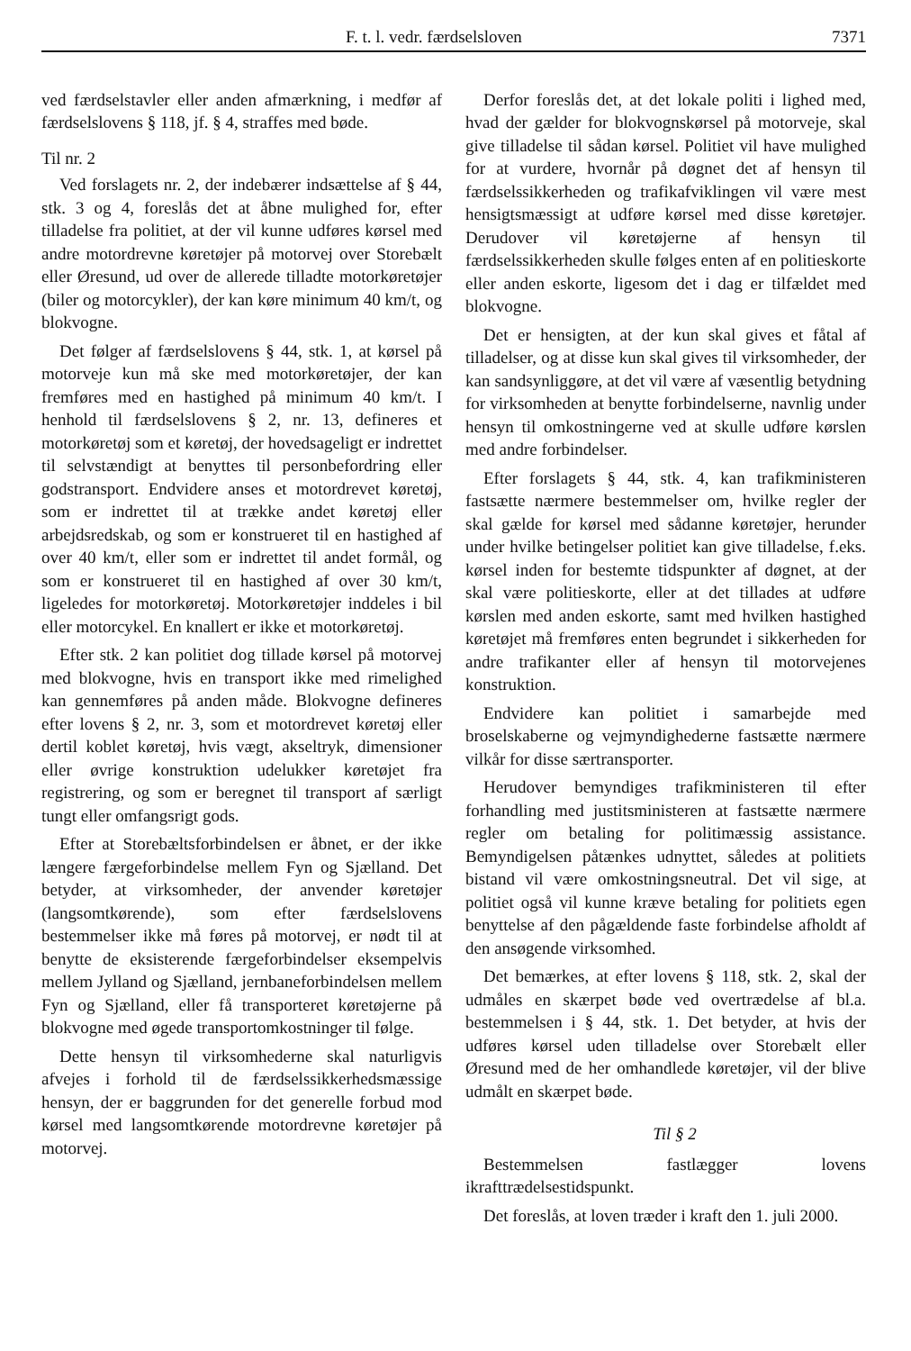F. t. l. vedr. færdselsloven 7371
ved færdselstavler eller anden afmærkning, i medfør af færdselslovens § 118, jf. § 4, straffes med bøde.
Til nr. 2
Ved forslagets nr. 2, der indebærer indsættelse af § 44, stk. 3 og 4, foreslås det at åbne mulighed for, efter tilladelse fra politiet, at der vil kunne udføres kørsel med andre motordrevne køretøjer på motorvej over Storebælt eller Øresund, ud over de allerede tilladte motorkøretøjer (biler og motorcykler), der kan køre minimum 40 km/t, og blokvogne.
Det følger af færdselslovens § 44, stk. 1, at kørsel på motorveje kun må ske med motorkøretøjer, der kan fremføres med en hastighed på minimum 40 km/t. I henhold til færdselslovens § 2, nr. 13, defineres et motorkøretøj som et køretøj, der hovedsageligt er indrettet til selvstændigt at benyttes til personbefordring eller godstransport. Endvidere anses et motordrevet køretøj, som er indrettet til at trække andet køretøj eller arbejdsredskab, og som er konstrueret til en hastighed af over 40 km/t, eller som er indrettet til andet formål, og som er konstrueret til en hastighed af over 30 km/t, ligeledes for motorkøretøj. Motorkøretøjer inddeles i bil eller motorcykel. En knallert er ikke et motorkøretøj.
Efter stk. 2 kan politiet dog tillade kørsel på motorvej med blokvogne, hvis en transport ikke med rimelighed kan gennemføres på anden måde. Blokvogne defineres efter lovens § 2, nr. 3, som et motordrevet køretøj eller dertil koblet køretøj, hvis vægt, akseltryk, dimensioner eller øvrige konstruktion udelukker køretøjet fra registrering, og som er beregnet til transport af særligt tungt eller omfangsrigt gods.
Efter at Storebæltsforbindelsen er åbnet, er der ikke længere færgeforbindelse mellem Fyn og Sjælland. Det betyder, at virksomheder, der anvender køretøjer (langsomtkørende), som efter færdselslovens bestemmelser ikke må føres på motorvej, er nødt til at benytte de eksisterende færgeforbindelser eksempelvis mellem Jylland og Sjælland, jernbaneforbindelsen mellem Fyn og Sjælland, eller få transporteret køretøjerne på blokvogne med øgede transportomkostninger til følge.
Dette hensyn til virksomhederne skal naturligvis afvejes i forhold til de færdselssikkerhedsmæssige hensyn, der er baggrunden for det generelle forbud mod kørsel med langsomtkørende motordrevne køretøjer på motorvej.
Derfor foreslås det, at det lokale politi i lighed med, hvad der gælder for blokvognskørsel på motorveje, skal give tilladelse til sådan kørsel. Politiet vil have mulighed for at vurdere, hvornår på døgnet det af hensyn til færdselssikkerheden og trafikafviklingen vil være mest hensigtsmæssigt at udføre kørsel med disse køretøjer. Derudover vil køretøjerne af hensyn til færdselssikkerheden skulle følges enten af en politieskorte eller anden eskorte, ligesom det i dag er tilfældet med blokvogne.
Det er hensigten, at der kun skal gives et fåtal af tilladelser, og at disse kun skal gives til virksomheder, der kan sandsynliggøre, at det vil være af væsentlig betydning for virksomheden at benytte forbindelserne, navnlig under hensyn til omkostningerne ved at skulle udføre kørslen med andre forbindelser.
Efter forslagets § 44, stk. 4, kan trafikministeren fastsætte nærmere bestemmelser om, hvilke regler der skal gælde for kørsel med sådanne køretøjer, herunder under hvilke betingelser politiet kan give tilladelse, f.eks. kørsel inden for bestemte tidspunkter af døgnet, at der skal være politieskorte, eller at det tillades at udføre kørslen med anden eskorte, samt med hvilken hastighed køretøjet må fremføres enten begrundet i sikkerheden for andre trafikanter eller af hensyn til motorvejenes konstruktion.
Endvidere kan politiet i samarbejde med broselskaberne og vejmyndighederne fastsætte nærmere vilkår for disse særtransporter.
Herudover bemyndiges trafikministeren til efter forhandling med justitsministeren at fastsætte nærmere regler om betaling for politimæssig assistance. Bemyndigelsen påtænkes udnyttet, således at politiets bistand vil være omkostningsneutral. Det vil sige, at politiet også vil kunne kræve betaling for politiets egen benyttelse af den pågældende faste forbindelse afholdt af den ansøgende virksomhed.
Det bemærkes, at efter lovens § 118, stk. 2, skal der udmåles en skærpet bøde ved overtrædelse af bl.a. bestemmelsen i § 44, stk. 1. Det betyder, at hvis der udføres kørsel uden tilladelse over Storebælt eller Øresund med de her omhandlede køretøjer, vil der blive udmålt en skærpet bøde.
Til § 2
Bestemmelsen fastlægger lovens ikrafttrædelsestidspunkt.
Det foreslås, at loven træder i kraft den 1. juli 2000.